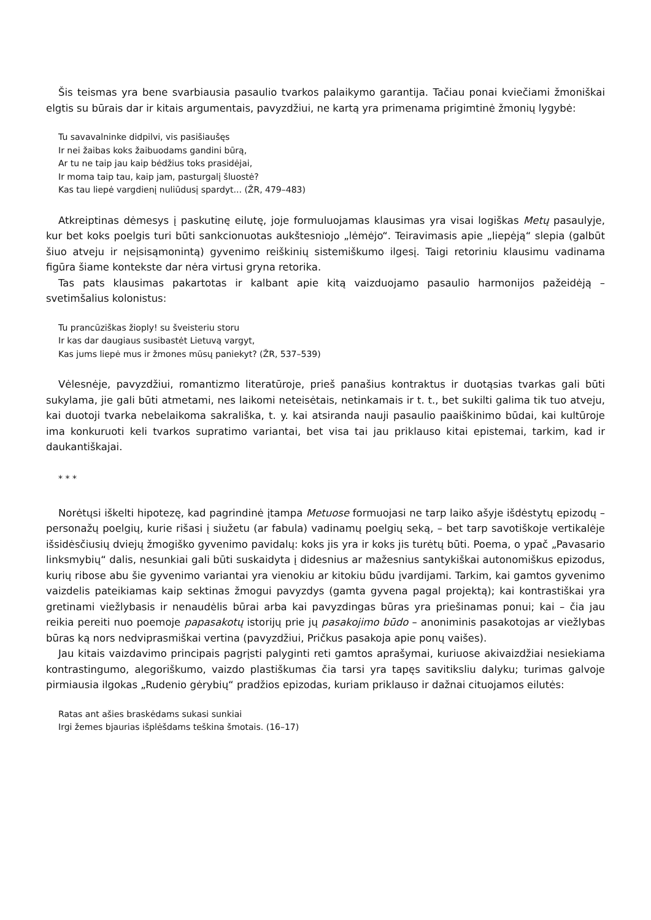Šis teismas yra bene svarbiausia pasaulio tvarkos palaikymo garantija. Tačiau ponai kviečiami žmoniškai elgtis su būrais dar ir kitais argumentais, pavyzdžiui, ne kartą yra primenama prigimtinė žmonių lygybė:
Tu savavalninke didpilvi, vis pasišiaušęs
Ir nei žaibas koks žaibuodams gandini būrą,
Ar tu ne taip jau kaip bėdžius toks prasidėjai,
Ir moma taip tau, kaip jam, pasturgalį šluostė?
Kas tau liepė vargdienį nuliūdusį spardyt... (ŽR, 479–483)
Atkreiptinas dėmesys į paskutinę eilutę, joje formuluojamas klausimas yra visai logiškas Metų pasaulyje, kur bet koks poelgis turi būti sankcionuotas aukštesniojo „lėmėjo“. Teiravimasis apie „liepėją“ slepia (galbūt šiuo atveju ir neįsisąmonintą) gyvenimo reiškinių sistemiškumo ilgesį. Taigi retoriniu klausimu vadinama figūra šiame kontekste dar nėra virtusi gryna retorika.
Tas pats klausimas pakartotas ir kalbant apie kitą vaizduojamo pasaulio harmonijos pažeidėją – svetimšalius kolonistus:
Tu prancūziškas žioply! su šveisteriu storu
Ir kas dar daugiaus susibastėt Lietuvą vargyt,
Kas jums liepė mus ir žmones mūsų paniekyt? (ŽR, 537–539)
Vėlesnėje, pavyzdžiui, romantizmo literatūroje, prieš panašius kontraktus ir duotąsias tvarkas gali būti sukylama, jie gali būti atmetami, nes laikomi neteisėtais, netinkamais ir t. t., bet sukilti galima tik tuo atveju, kai duotoji tvarka nebelaikoma sakrališka, t. y. kai atsiranda nauji pasaulio paaiškinimo būdai, kai kultūroje ima konkuruoti keli tvarkos supratimo variantai, bet visa tai jau priklauso kitai epistemai, tarkim, kad ir daukantiškajai.
* * *
Norėtųsi iškelti hipotezę, kad pagrindinė įtampa Metuose formuojasi ne tarp laiko ašyje išdėstytų epizodų – personažų poelgių, kurie rišasi į siužetu (ar fabula) vadinamų poelgių seką, – bet tarp savotiškoje vertikalėje išsidėsčiusių dviejų žmogiško gyvenimo pavidalų: koks jis yra ir koks jis turėtų būti. Poema, o ypač „Pavasario linksmybių“ dalis, nesunkiai gali būti suskaidyta į didesnius ar mažesnius santykiškai autonomiškus epizodus, kurių ribose abu šie gyvenimo variantai yra vienokiu ar kitokiu būdu įvardijami. Tarkim, kai gamtos gyvenimo vaizdelis pateikiamas kaip sektinas žmogui pavyzdys (gamta gyvena pagal projektą); kai kontrastiškai yra gretinami viežlybasis ir nenaudėlis būrai arba kai pavyzdingas būras yra priešinamas ponui; kai – čia jau reikia pereiti nuo poemoje papasakotų istorijų prie jų pasakojimo būdo – anoniminis pasakotojas ar viežlybas būras ką nors nedviprasmiškai vertina (pavyzdžiui, Pričkus pasakoja apie ponų vaišes).
Jau kitais vaizdavimo principais pagrįsti palyginti reti gamtos aprašymai, kuriuose akivaizdžiai nesiekiama kontrastingumo, alegoriškumo, vaizdo plastiškumas čia tarsi yra tapęs savitiksliu dalyku; turimas galvoje pirmiausia ilgokas „Rudenio gėrybių“ pradžios epizodas, kuriam priklauso ir dažnai cituojamos eilutės:
Ratas ant ašies braskėdams sukasi sunkiai
Irgi žemes bjaurias išplėšdams teškina šmotais. (16–17)